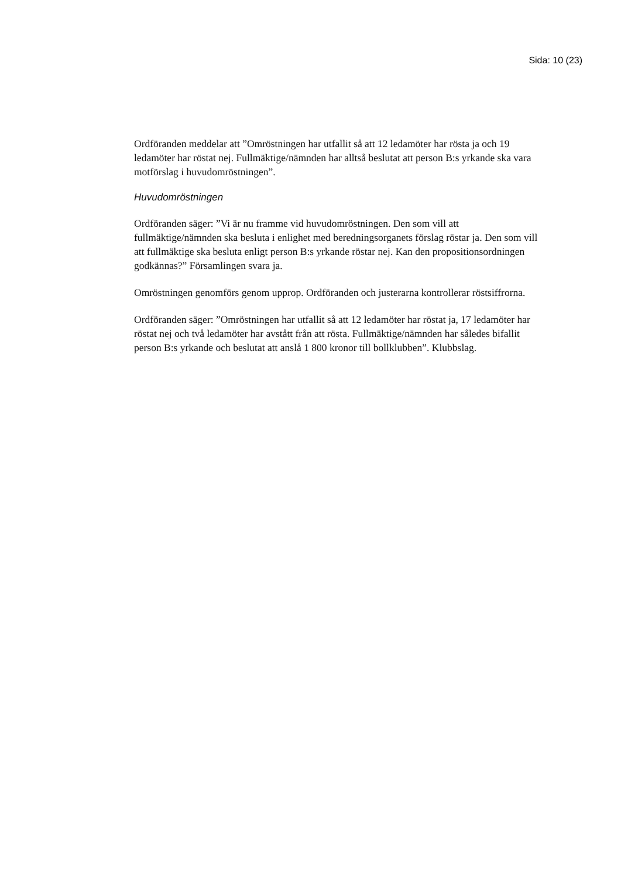Sida: 10 (23)
Ordföranden meddelar att ”Omröstningen har utfallit så att 12 ledamöter har rösta ja och 19 ledamöter har röstat nej. Fullmäktige/nämnden har alltså beslutat att person B:s yrkande ska vara motförslag i huvudomröstningen”.
Huvudomröstningen
Ordföranden säger: ”Vi är nu framme vid huvudomröstningen. Den som vill att fullmäktige/nämnden ska besluta i enlighet med beredningsorganets förslag röstar ja. Den som vill att fullmäktige ska besluta enligt person B:s yrkande röstar nej. Kan den propositionsordningen godkännas?” Församlingen svara ja.
Omröstningen genomförs genom upprop. Ordföranden och justerarna kontrollerar röstsiffrorna.
Ordföranden säger: ”Omröstningen har utfallit så att 12 ledamöter har röstat ja, 17 ledamöter har röstat nej och två ledamöter har avstått från att rösta. Fullmäktige/nämnden har således bifallit person B:s yrkande och beslutat att anslå 1 800 kronor till bollklubben”. Klubbslag.